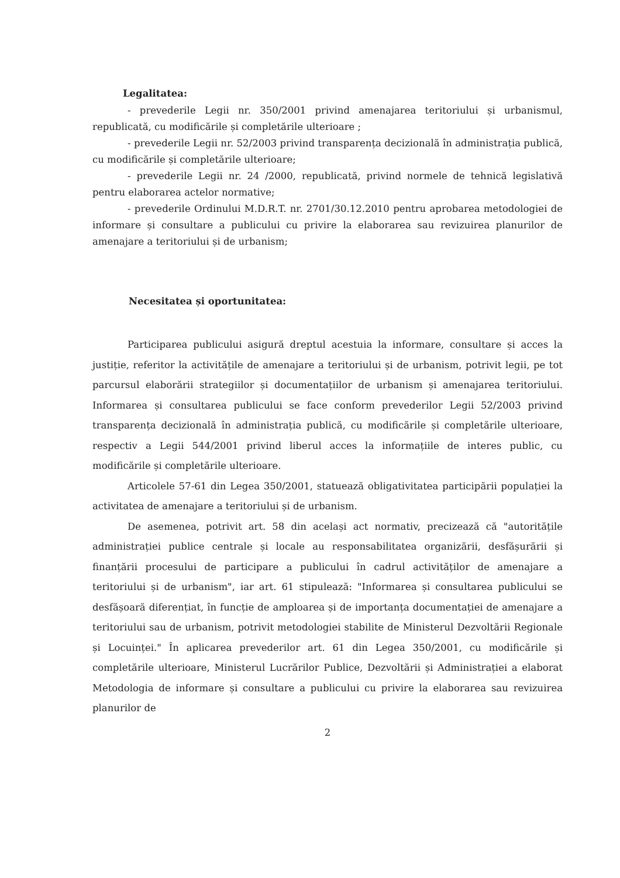Legalitatea:
- prevederile Legii nr. 350/2001 privind amenajarea teritoriului și urbanismul, republicată, cu modificările și completările ulterioare ;
- prevederile Legii nr. 52/2003 privind transparența decizională în administrația publică, cu modificările și completările ulterioare;
- prevederile Legii nr. 24 /2000, republicată, privind normele de tehnică legislativă pentru elaborarea actelor normative;
- prevederile Ordinului M.D.R.T. nr. 2701/30.12.2010 pentru aprobarea metodologiei de informare și consultare a publicului cu privire la elaborarea sau revizuirea planurilor de amenajare a teritoriului și de urbanism;
Necesitatea și oportunitatea:
Participarea publicului asigură dreptul acestuia la informare, consultare și acces la justiție, referitor la activitățile de amenajare a teritoriului și de urbanism, potrivit legii, pe tot parcursul elaborării strategiilor și documentațiilor de urbanism și amenajarea teritoriului. Informarea și consultarea publicului se face conform prevederilor Legii 52/2003 privind transparența decizională în administrația publică, cu modificările și completările ulterioare, respectiv a Legii 544/2001 privind liberul acces la informațiile de interes public, cu modificările și completările ulterioare.
Articolele 57-61 din Legea 350/2001, statuează obligativitatea participării populației la activitatea de amenajare a teritoriului și de urbanism.
De asemenea, potrivit art. 58 din același act normativ, precizează că "autoritățile administrației publice centrale și locale au responsabilitatea organizării, desfășurării și finanțării procesului de participare a publicului în cadrul activităților de amenajare a teritoriului și de urbanism", iar art. 61 stipulează: "Informarea și consultarea publicului se desfășoară diferențiat, în funcție de amploarea și de importanța documentației de amenajare a teritoriului sau de urbanism, potrivit metodologiei stabilite de Ministerul Dezvoltării Regionale și Locuinței." În aplicarea prevederilor art. 61 din Legea 350/2001, cu modificările și completările ulterioare, Ministerul Lucrărilor Publice, Dezvoltării și Administrației a elaborat Metodologia de informare și consultare a publicului cu privire la elaborarea sau revizuirea planurilor de
2